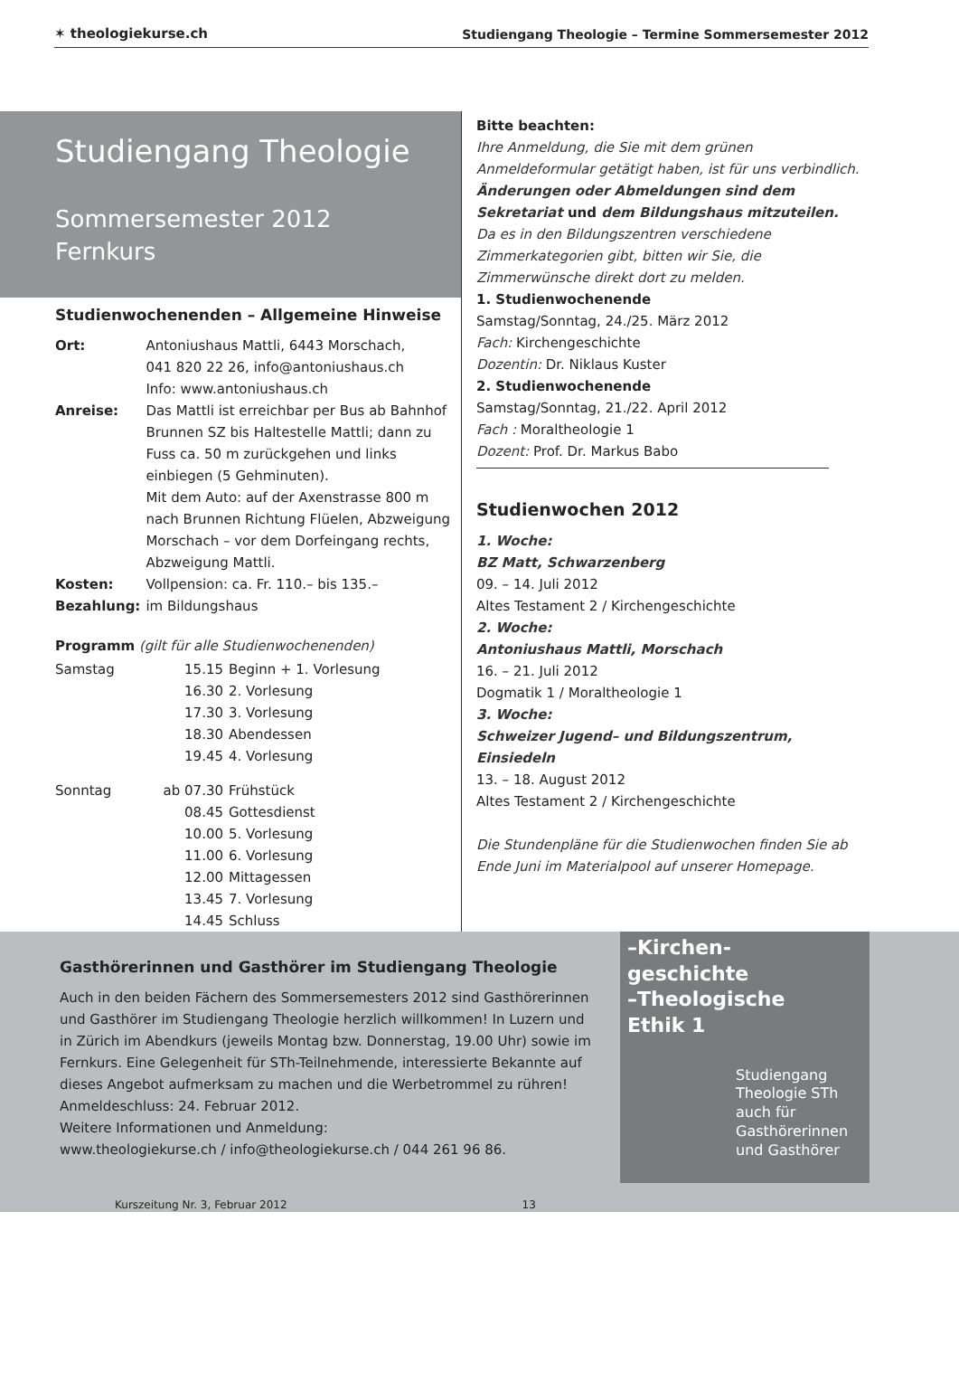✶ theologiekurse.ch
Studiengang Theologie – Termine Sommersemester 2012
Studiengang Theologie
Sommersemester 2012
Fernkurs
Studienwochenenden – Allgemeine Hinweise
| Ort: | Antoniushaus Mattli, 6443 Morschach, 041 820 22 26, info@antoniushaus.ch Info: www.antoniushaus.ch |
| Anreise: | Das Mattli ist erreichbar per Bus ab Bahnhof Brunnen SZ bis Haltestelle Mattli; dann zu Fuss ca. 50 m zurückgehen und links einbiegen (5 Gehminuten). Mit dem Auto: auf der Axenstrasse 800 m nach Brunnen Richtung Flüelen, Abzweigung Morschach – vor dem Dorfeingang rechts, Abzweigung Mattli. |
| Kosten: | Vollpension: ca. Fr. 110.– bis 135.– |
| Bezahlung: | im Bildungshaus |
Programm (gilt für alle Studienwochenenden)
| Samstag | 15.15 | Beginn + 1. Vorlesung |
| | 16.30 | 2. Vorlesung |
| | 17.30 | 3. Vorlesung |
| | 18.30 | Abendessen |
| | 19.45 | 4. Vorlesung |
| Sonntag | ab 07.30 | Frühstück |
| | 08.45 | Gottesdienst |
| | 10.00 | 5. Vorlesung |
| | 11.00 | 6. Vorlesung |
| | 12.00 | Mittagessen |
| | 13.45 | 7. Vorlesung |
| | 14.45 | Schluss |
Bitte beachten:
Ihre Anmeldung, die Sie mit dem grünen Anmeldeformular getätigt haben, ist für uns verbindlich.
Änderungen oder Abmeldungen sind dem Sekretariat und dem Bildungshaus mitzuteilen.
Da es in den Bildungszentren verschiedene Zimmerkategorien gibt, bitten wir Sie, die Zimmerwünsche direkt dort zu melden.
1. Studienwochenende
Samstag/Sonntag, 24./25. März 2012
Fach: Kirchengeschichte
Dozentin: Dr. Niklaus Kuster
2. Studienwochenende
Samstag/Sonntag, 21./22. April 2012
Fach : Moraltheologie 1
Dozent: Prof. Dr. Markus Babo
Studienwochen 2012
1. Woche:
BZ Matt, Schwarzenberg
09. – 14. Juli 2012
Altes Testament 2 / Kirchengeschichte
2. Woche:
Antoniushaus Mattli, Morschach
16. – 21. Juli 2012
Dogmatik 1 / Moraltheologie 1
3. Woche:
Schweizer Jugend– und Bildungszentrum, Einsiedeln
13. – 18. August 2012
Altes Testament 2 / Kirchengeschichte
Die Stundenpläne für die Studienwochen finden Sie ab Ende Juni im Materialpool auf unserer Homepage.
Gasthörerinnen und Gasthörer im Studiengang Theologie
Auch in den beiden Fächern des Sommersemesters 2012 sind Gasthörerinnen und Gasthörer im Studiengang Theologie herzlich willkommen! In Luzern und in Zürich im Abendkurs (jeweils Montag bzw. Donnerstag, 19.00 Uhr) sowie im Fernkurs. Eine Gelegenheit für STh-Teilnehmende, interessierte Bekannte auf dieses Angebot aufmerksam zu machen und die Werbetrommel zu rühren!
Anmeldeschluss: 24. Februar 2012.
Weitere Informationen und Anmeldung:
www.theologiekurse.ch / info@theologiekurse.ch / 044 261 96 86.
Kurszeitung Nr. 3, Februar 2012 13
–Kirchen-
geschichte
–Theologische
Ethik 1
Studiengang Theologie STh
auch für Gasthörerinnen und Gasthörer